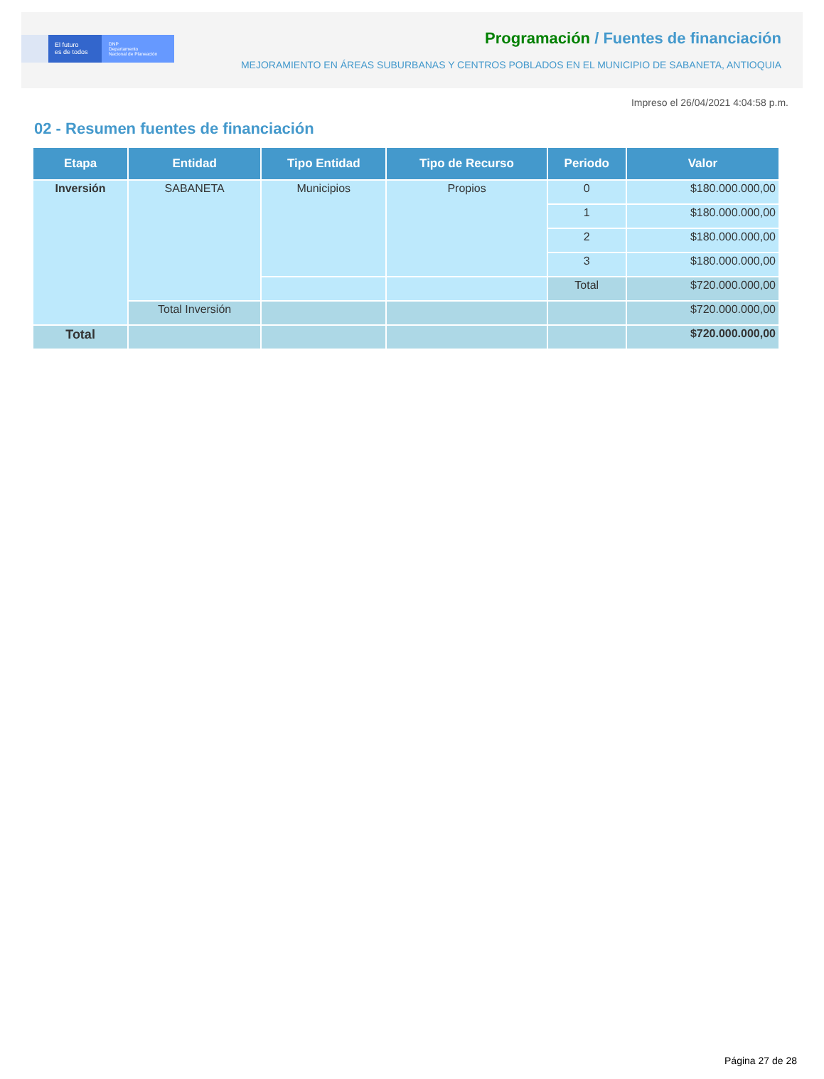El futuro
es de todos
DNP
Departamento
Nacional de Planeación
Programación / Fuentes de financiación
MEJORAMIENTO EN ÁREAS SUBURBANAS Y CENTROS POBLADOS EN EL MUNICIPIO DE SABANETA, ANTIOQUIA
Impreso el 26/04/2021 4:04:58 p.m.
02 - Resumen fuentes de financiación
| Etapa | Entidad | Tipo Entidad | Tipo de Recurso | Periodo | Valor |
| --- | --- | --- | --- | --- | --- |
| Inversión | SABANETA | Municipios | Propios | 0 | $180.000.000,00 |
| | | | | 1 | $180.000.000,00 |
| | | | | 2 | $180.000.000,00 |
| | | | | 3 | $180.000.000,00 |
| | | | | Total | $720.000.000,00 |
| | Total Inversión | | | | $720.000.000,00 |
| Total | | | | | $720.000.000,00 |
Página 27 de 28